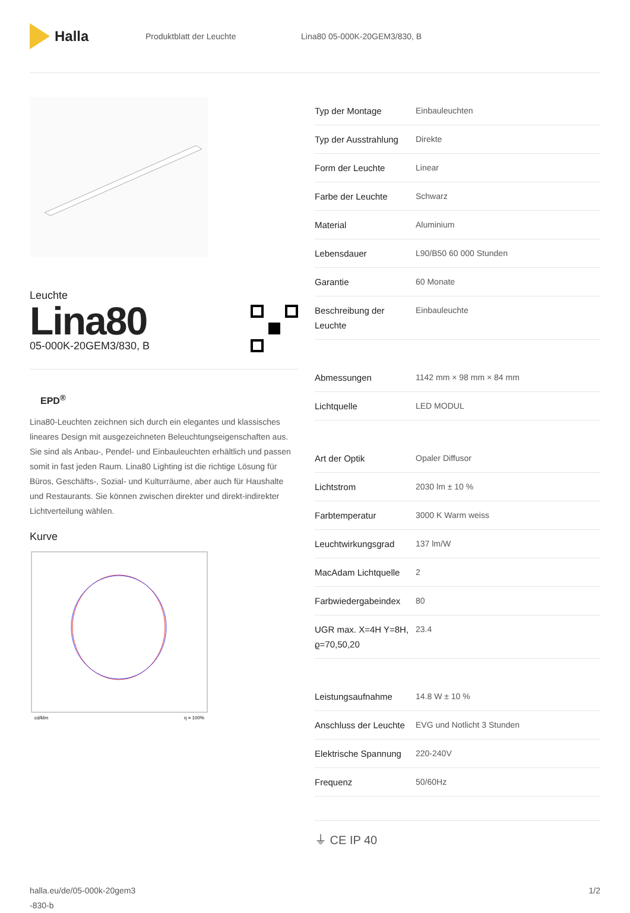Halla
Produktblatt der Leuchte Lina80 05-000K-20GEM3/830, B
Leuchte
Lina80
05-000K-20GEM3/830, B
EPD<sup>®</sup>
Lina80-Leuchten zeichnen sich durch ein elegantes und klassisches lineares Design mit ausgezeichneten Beleuchtungseigenschaften aus. Sie sind als Anbau-, Pendel- und Einbauleuchten erhältlich und passen somit in fast jeden Raum. Lina80 Lighting ist die richtige Lösung für Büros, Geschäfts-, Sozial- und Kulturräume, aber auch für Haushalte und Restaurants. Sie können zwischen direkter und direkt-indirekter Lichtverteilung wählen.
Kurve
cd/klm
η = 100%
| Typ der Montage | Einbauleuchten |
| Typ der Ausstrahlung | Direkte |
| Form der Leuchte | Linear |
| Farbe der Leuchte | Schwarz |
| Material | Aluminium |
| Lebensdauer | L90/B50 60 000 Stunden |
| Garantie | 60 Monate |
| Beschreibung der Leuchte | Einbauleuchte |
| Abmessungen | 1142 mm × 98 mm × 84 mm |
| Lichtquelle | LED MODUL |
| Art der Optik | Opaler Diffusor |
| Lichtstrom | 2030 lm ± 10 % |
| Farbtemperatur | 3000 K Warm weiss |
| Leuchtwirkungsgrad | 137 lm/W |
| MacAdam Lichtquelle | 2 |
| Farbwiedergabeindex | 80 |
| UGR max. X=4H Y=8H, ϱ=70,50,20 | 23.4 |
| Leistungsaufnahme | 14.8 W ± 10 % |
| Anschluss der Leuchte | EVG und Notlicht 3 Stunden |
| Elektrische Spannung | 220-240V |
| Frequenz | 50/60Hz |
⏚ CE IP 40
halla.eu/de/05-000k-20gem3
-830-b
1/2